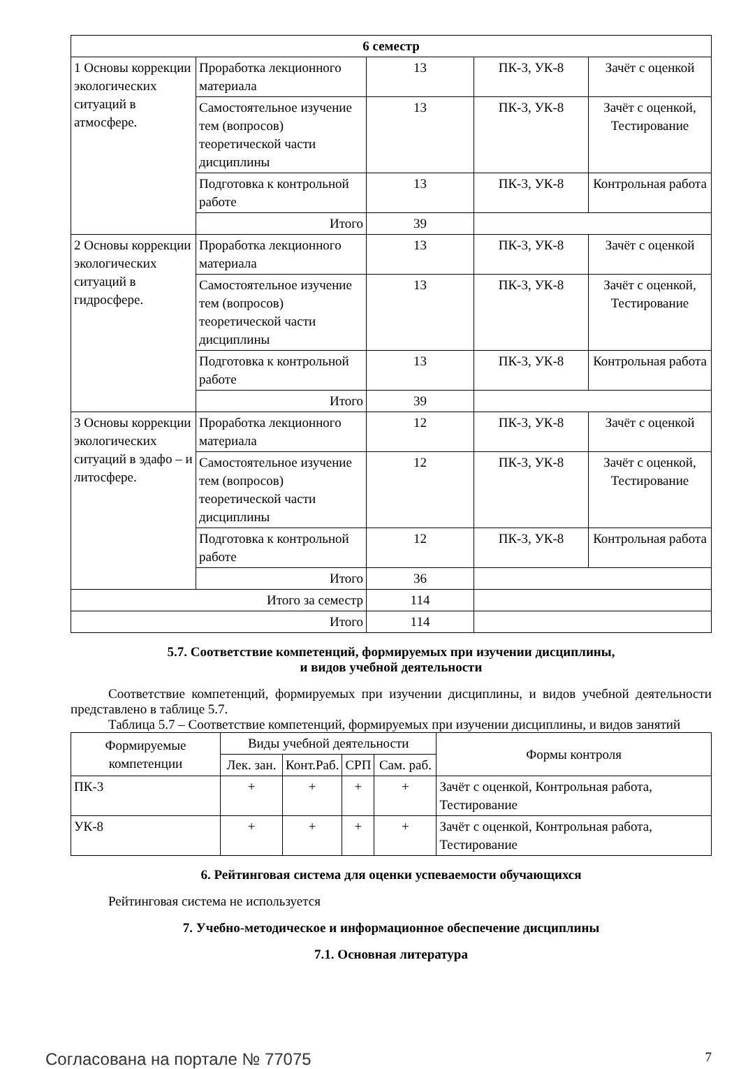| 6 семестр | | | | |
| --- | --- | --- | --- | --- |
| 1 Основы коррекции экологических ситуаций в атмосфере. | Проработка лекционного материала | 13 | ПК-3, УК-8 | Зачёт с оценкой |
| | Самостоятельное изучение тем (вопросов) теоретической части дисциплины | 13 | ПК-3, УК-8 | Зачёт с оценкой, Тестирование |
| | Подготовка к контрольной работе | 13 | ПК-3, УК-8 | Контрольная работа |
| | Итого | 39 | | |
| 2 Основы коррекции экологических ситуаций в гидросфере. | Проработка лекционного материала | 13 | ПК-3, УК-8 | Зачёт с оценкой |
| | Самостоятельное изучение тем (вопросов) теоретической части дисциплины | 13 | ПК-3, УК-8 | Зачёт с оценкой, Тестирование |
| | Подготовка к контрольной работе | 13 | ПК-3, УК-8 | Контрольная работа |
| | Итого | 39 | | |
| 3 Основы коррекции экологических ситуаций в эдафо – и литосфере. | Проработка лекционного материала | 12 | ПК-3, УК-8 | Зачёт с оценкой |
| | Самостоятельное изучение тем (вопросов) теоретической части дисциплины | 12 | ПК-3, УК-8 | Зачёт с оценкой, Тестирование |
| | Подготовка к контрольной работе | 12 | ПК-3, УК-8 | Контрольная работа |
| | Итого | 36 | | |
| Итого за семестр | | 114 | | |
| Итого | | 114 | | |
5.7. Соответствие компетенций, формируемых при изучении дисциплины,
и видов учебной деятельности
Соответствие компетенций, формируемых при изучении дисциплины, и видов учебной деятельности представлено в таблице 5.7.
Таблица 5.7 – Соответствие компетенций, формируемых при изучении дисциплины, и видов занятий
| Формируемые компетенции | Виды учебной деятельности | | | | Формы контроля |
| --- | --- | --- | --- | --- | --- |
| | Лек. зан. | Конт.Раб. | СРП | Сам. раб. | |
| ПК-3 | + | + | + | + | Зачёт с оценкой, Контрольная работа, Тестирование |
| УК-8 | + | + | + | + | Зачёт с оценкой, Контрольная работа, Тестирование |
6. Рейтинговая система для оценки успеваемости обучающихся
Рейтинговая система не используется
7. Учебно-методическое и информационное обеспечение дисциплины
7.1. Основная литература
Согласована на портале № 77075 7